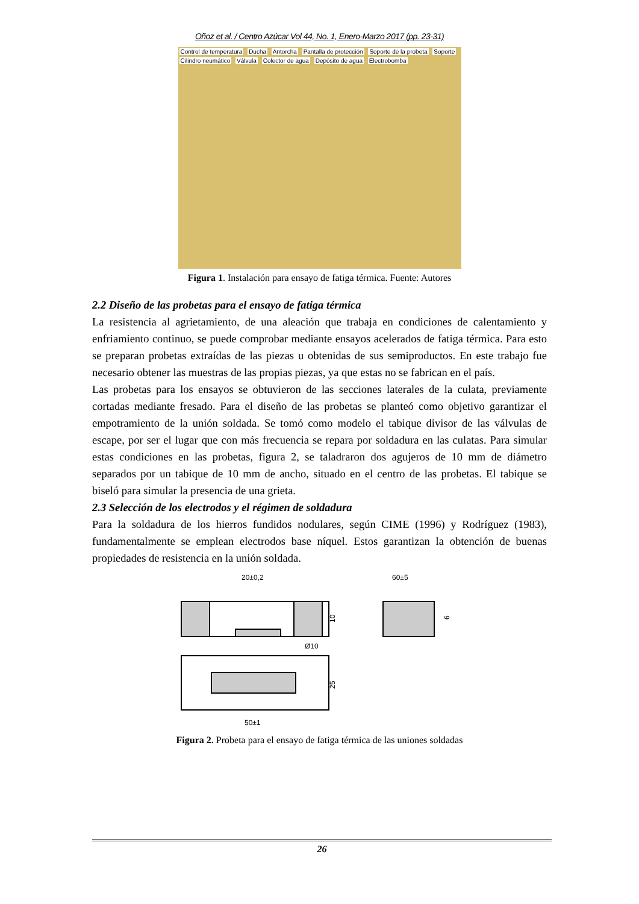Oñoz et al. / Centro Azúcar Vol 44, No. 1, Enero-Marzo 2017 (pp. 23-31)
Control de temperatura Ducha Antorcha Pantalla de protección Soporte de la probeta Soporte Cilindro neumático Válvula Colector de agua Depósito de agua Electrobomba
Figura 1. Instalación para ensayo de fatiga térmica. Fuente: Autores
2.2 Diseño de las probetas para el ensayo de fatiga térmica
La resistencia al agrietamiento, de una aleación que trabaja en condiciones de calentamiento y enfriamiento continuo, se puede comprobar mediante ensayos acelerados de fatiga térmica. Para esto se preparan probetas extraídas de las piezas u obtenidas de sus semiproductos. En este trabajo fue necesario obtener las muestras de las propias piezas, ya que estas no se fabrican en el país.
Las probetas para los ensayos se obtuvieron de las secciones laterales de la culata, previamente cortadas mediante fresado. Para el diseño de las probetas se planteó como objetivo garantizar el empotramiento de la unión soldada. Se tomó como modelo el tabique divisor de las válvulas de escape, por ser el lugar que con más frecuencia se repara por soldadura en las culatas. Para simular estas condiciones en las probetas, figura 2, se taladraron dos agujeros de 10 mm de diámetro separados por un tabique de 10 mm de ancho, situado en el centro de las probetas. El tabique se biseló para simular la presencia de una grieta.
2.3 Selección de los electrodos y el régimen de soldadura
Para la soldadura de los hierros fundidos nodulares, según CIME (1996) y Rodríguez (1983), fundamentalmente se emplean electrodos base níquel. Estos garantizan la obtención de buenas propiedades de resistencia en la unión soldada.
20±0,2
60±5
10
6
Ø10
25
50±1
Figura 2. Probeta para el ensayo de fatiga térmica de las uniones soldadas
26